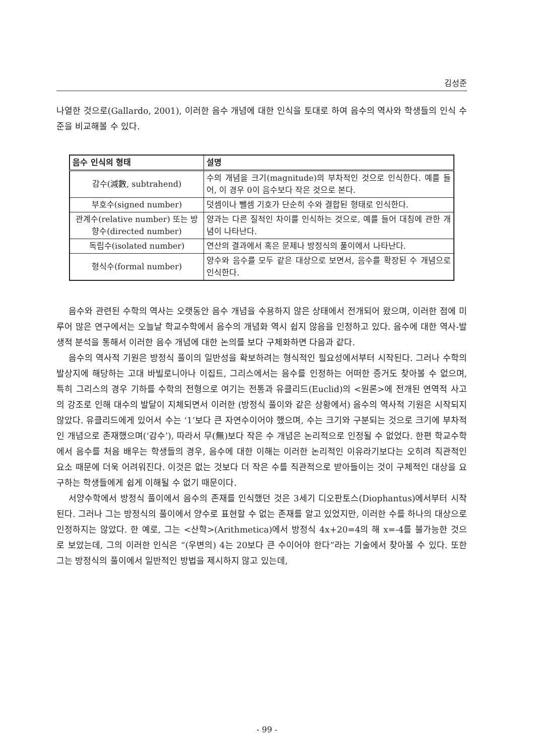김성준
나열한 것으로(Gallardo, 2001), 이러한 음수 개념에 대한 인식을 토대로 하여 음수의 역사와 학생들의 인식 수준을 비교해볼 수 있다.
| 음수 인식의 형태 | 설명 |
| --- | --- |
| 감수(減數, subtrahend) | 수의 개념을 크기(magnitude)의 부차적인 것으로 인식한다. 예를 들어, 이 경우 0이 음수보다 작은 것으로 본다. |
| 부호수(signed number) | 덧셈이나 뺄셈 기호가 단순히 수와 결합된 형태로 인식한다. |
| 관계수(relative number) 또는 방향수(directed number) | 양과는 다른 질적인 차이를 인식하는 것으로, 예를 들어 대칭에 관한 개념이 나타난다. |
| 독립수(isolated number) | 연산의 결과에서 혹은 문제나 방정식의 풀이에서 나타난다. |
| 형식수(formal number) | 양수와 음수를 모두 같은 대상으로 보면서, 음수를 확장된 수 개념으로 인식한다. |
음수와 관련된 수학의 역사는 오랫동안 음수 개념을 수용하지 않은 상태에서 전개되어 왔으며, 이러한 점에 미루어 많은 연구에서는 오늘날 학교수학에서 음수의 개념화 역시 쉽지 않음을 인정하고 있다. 음수에 대한 역사-발생적 분석을 통해서 이러한 음수 개념에 대한 논의를 보다 구체화하면 다음과 같다.
음수의 역사적 기원은 방정식 풀이의 일반성을 확보하려는 형식적인 필요성에서부터 시작된다. 그러나 수학의 발상지에 해당하는 고대 바빌로니아나 이집트, 그리스에서는 음수를 인정하는 어떠한 증거도 찾아볼 수 없으며, 특히 그리스의 경우 기하를 수학의 전형으로 여기는 전통과 유클리드(Euclid)의 <원론>에 전개된 연역적 사고의 강조로 인해 대수의 발달이 지체되면서 이러한 (방정식 풀이와 같은 상황에서) 음수의 역사적 기원은 시작되지 않았다. 유클리드에게 있어서 수는 ‘1’보다 큰 자연수이어야 했으며, 수는 크기와 구분되는 것으로 크기에 부차적인 개념으로 존재했으며(‘감수’), 따라서 무(無)보다 작은 수 개념은 논리적으로 인정될 수 없었다. 한편 학교수학에서 음수를 처음 배우는 학생들의 경우, 음수에 대한 이해는 이러한 논리적인 이유라기보다는 오히려 직관적인 요소 때문에 더욱 어려워진다. 이것은 없는 것보다 더 작은 수를 직관적으로 받아들이는 것이 구체적인 대상을 요구하는 학생들에게 쉽게 이해될 수 없기 때문이다.
서양수학에서 방정식 풀이에서 음수의 존재를 인식했던 것은 3세기 디오판토스(Diophantus)에서부터 시작된다. 그러나 그는 방정식의 풀이에서 양수로 표현할 수 없는 존재를 알고 있었지만, 이러한 수를 하나의 대상으로 인정하지는 않았다. 한 예로, 그는 <산학>(Arithmetica)에서 방정식 4x+20=4의 해 x=-4를 불가능한 것으로 보았는데, 그의 이러한 인식은 “(우변의) 4는 20보다 큰 수이어야 한다”라는 기술에서 찾아볼 수 있다. 또한 그는 방정식의 풀이에서 일반적인 방법을 제시하지 않고 있는데,
- 99 -